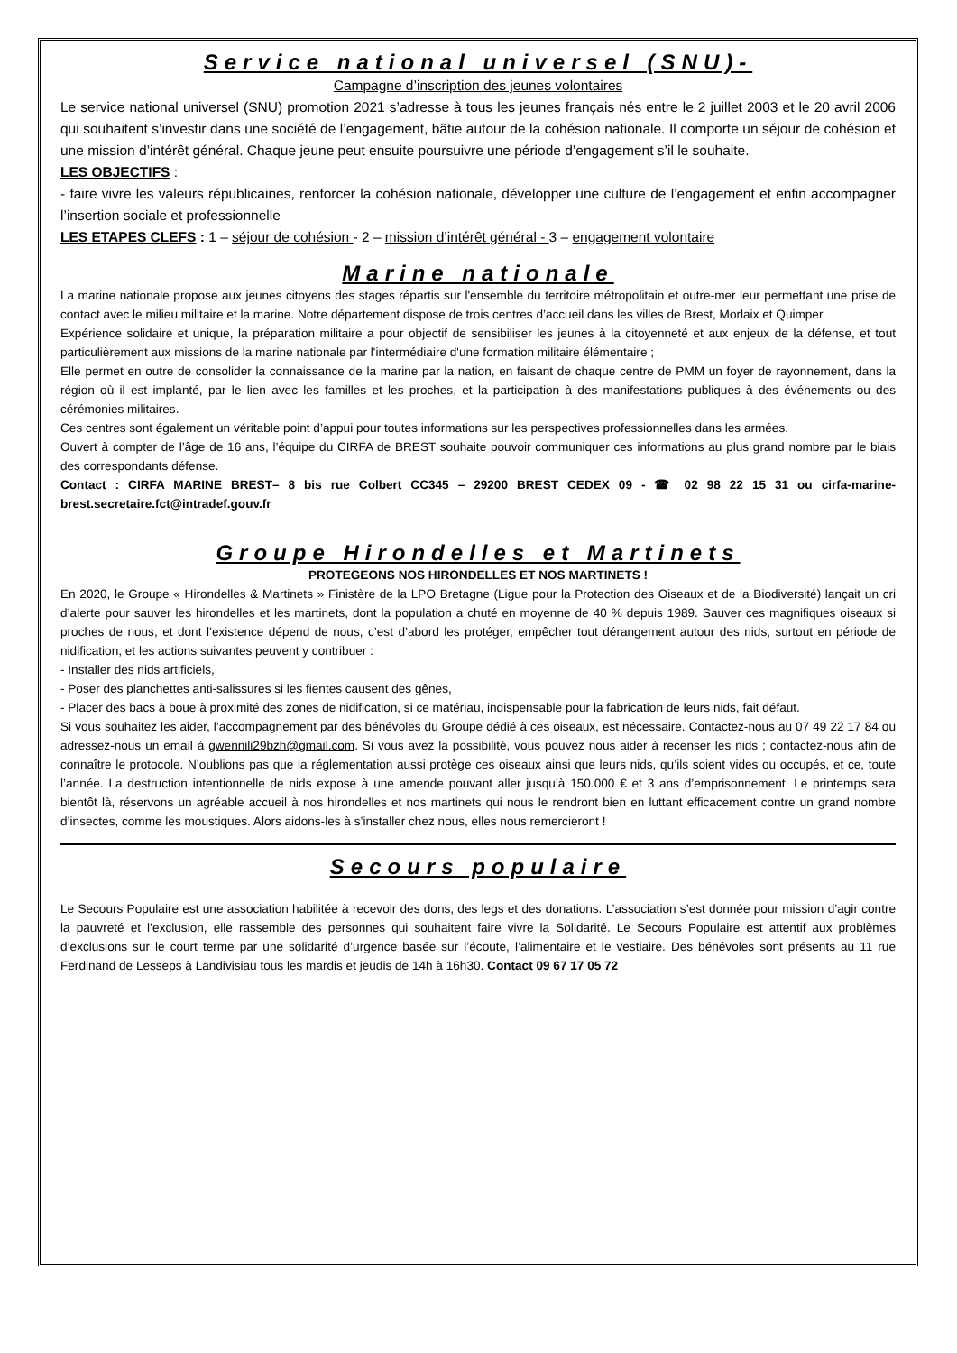Service national universel (SNU)-
Campagne d’inscription des jeunes volontaires
Le service national universel (SNU) promotion 2021 s’adresse à tous les jeunes français nés entre le 2 juillet 2003 et le 20 avril 2006 qui souhaitent s’investir dans une société de l’engagement, bâtie autour de la cohésion nationale. Il comporte un séjour de cohésion et une mission d’intérêt général. Chaque jeune peut ensuite poursuivre une période d’engagement s’il le souhaite.
LES OBJECTIFS :
- faire vivre les valeurs républicaines, renforcer la cohésion nationale, développer une culture de l’engagement et enfin accompagner l’insertion sociale et professionnelle
LES ETAPES CLEFS : 1 – séjour de cohésion - 2 – mission d’intérêt général - 3 – engagement volontaire
Marine nationale
La marine nationale propose aux jeunes citoyens des stages répartis sur l'ensemble du territoire métropolitain et outre-mer leur permettant une prise de contact avec le milieu militaire et la marine. Notre département dispose de trois centres d’accueil dans les villes de Brest, Morlaix et Quimper.
Expérience solidaire et unique, la préparation militaire a pour objectif de sensibiliser les jeunes à la citoyenneté et aux enjeux de la défense, et tout particulièrement aux missions de la marine nationale par l'intermédiaire d'une formation militaire élémentaire ;
Elle permet en outre de consolider la connaissance de la marine par la nation, en faisant de chaque centre de PMM un foyer de rayonnement, dans la région où il est implanté, par le lien avec les familles et les proches, et la participation à des manifestations publiques à des événements ou des cérémonies militaires.
Ces centres sont également un véritable point d’appui pour toutes informations sur les perspectives professionnelles dans les armées.
Ouvert à compter de l’âge de 16 ans, l’équipe du CIRFA de BREST souhaite pouvoir communiquer ces informations au plus grand nombre par le biais des correspondants défense.
Contact : CIRFA MARINE BREST– 8 bis rue Colbert CC345 – 29200 BREST CEDEX 09 - ☎ 02 98 22 15 31 ou cirfa-marine-brest.secretaire.fct@intradef.gouv.fr
Groupe Hirondelles et Martinets
PROTEGEONS NOS HIRONDELLES ET NOS MARTINETS !
En 2020, le Groupe « Hirondelles & Martinets » Finistère de la LPO Bretagne (Ligue pour la Protection des Oiseaux et de la Biodiversité) lançait un cri d’alerte pour sauver les hirondelles et les martinets, dont la population a chuté en moyenne de 40 % depuis 1989. Sauver ces magnifiques oiseaux si proches de nous, et dont l’existence dépend de nous, c’est d’abord les protéger, empêcher tout dérangement autour des nids, surtout en période de nidification, et les actions suivantes peuvent y contribuer :
- Installer des nids artificiels,
- Poser des planchettes anti-salissures si les fientes causent des gênes,
- Placer des bacs à boue à proximité des zones de nidification, si ce matériau, indispensable pour la fabrication de leurs nids, fait défaut.
Si vous souhaitez les aider, l’accompagnement par des bénévoles du Groupe dédié à ces oiseaux, est nécessaire. Contactez-nous au 07 49 22 17 84 ou adressez-nous un email à gwennili29bzh@gmail.com. Si vous avez la possibilité, vous pouvez nous aider à recenser les nids ; contactez-nous afin de connaître le protocole. N’oublions pas que la réglementation aussi protège ces oiseaux ainsi que leurs nids, qu’ils soient vides ou occupés, et ce, toute l’année. La destruction intentionnelle de nids expose à une amende pouvant aller jusqu’à 150.000 € et 3 ans d’emprisonnement. Le printemps sera bientôt là, réservons un agréable accueil à nos hirondelles et nos martinets qui nous le rendront bien en luttant efficacement contre un grand nombre d’insectes, comme les moustiques. Alors aidons-les à s’installer chez nous, elles nous remercieront !
Secours populaire
Le Secours Populaire est une association habilitée à recevoir des dons, des legs et des donations. L’association s’est donnée pour mission d’agir contre la pauvreté et l’exclusion, elle rassemble des personnes qui souhaitent faire vivre la Solidarité. Le Secours Populaire est attentif aux problèmes d’exclusions sur le court terme par une solidarité d’urgence basée sur l’écoute, l’alimentaire et le vestiaire. Des bénévoles sont présents au 11 rue Ferdinand de Lesseps à Landivisiau tous les mardis et jeudis de 14h à 16h30. Contact 09 67 17 05 72